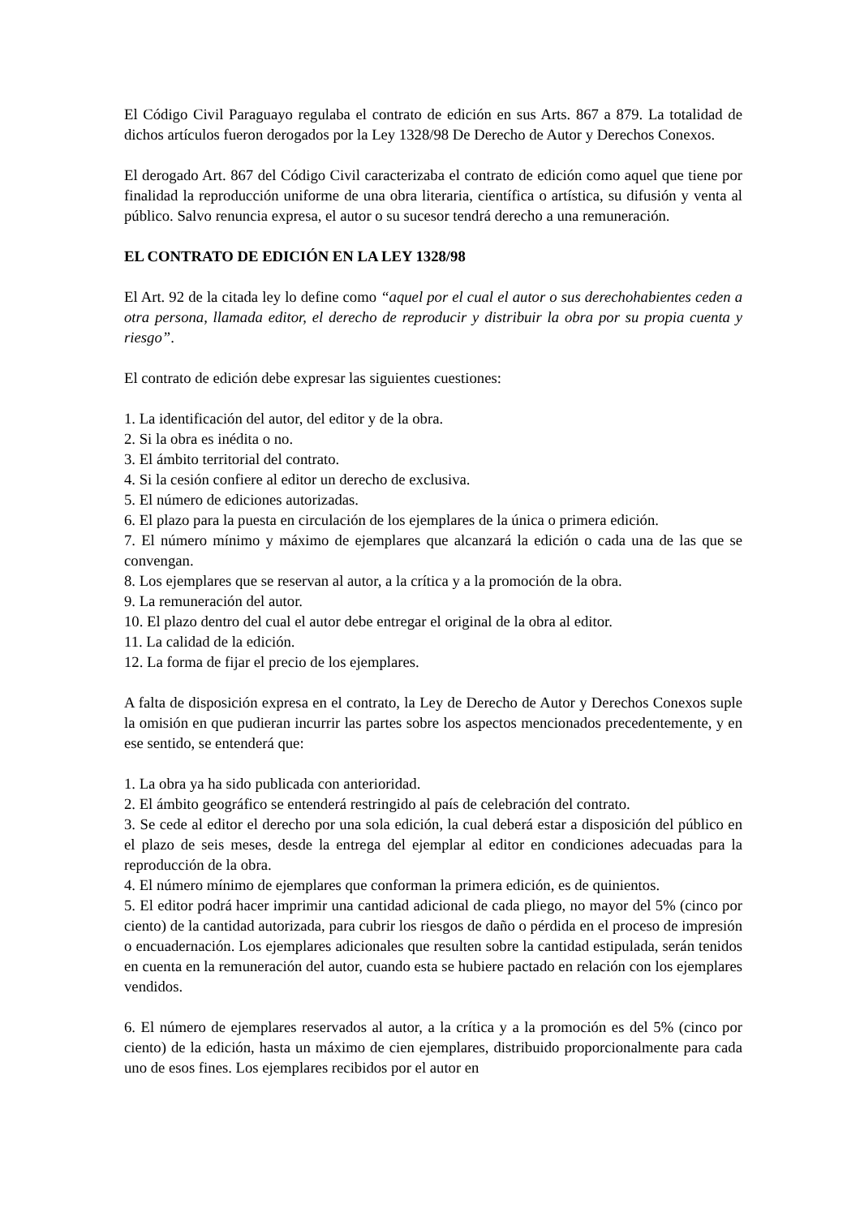El Código Civil Paraguayo regulaba el contrato de edición en sus Arts. 867 a 879. La totalidad de dichos artículos fueron derogados por la Ley 1328/98 De Derecho de Autor y Derechos Conexos.
El derogado Art. 867 del Código Civil caracterizaba el contrato de edición como aquel que tiene por finalidad la reproducción uniforme de una obra literaria, científica o artística, su difusión y venta al público. Salvo renuncia expresa, el autor o su sucesor tendrá derecho a una remuneración.
EL CONTRATO DE EDICIÓN EN LA LEY 1328/98
El Art. 92 de la citada ley lo define como “aquel por el cual el autor o sus derechohabientes ceden a otra persona, llamada editor, el derecho de reproducir y distribuir la obra por su propia cuenta y riesgo”.
El contrato de edición debe expresar las siguientes cuestiones:
1. La identificación del autor, del editor y de la obra.
2. Si la obra es inédita o no.
3. El ámbito territorial del contrato.
4. Si la cesión confiere al editor un derecho de exclusiva.
5. El número de ediciones autorizadas.
6. El plazo para la puesta en circulación de los ejemplares de la única o primera edición.
7. El número mínimo y máximo de ejemplares que alcanzará la edición o cada una de las que se convengan.
8. Los ejemplares que se reservan al autor, a la crítica y a la promoción de la obra.
9. La remuneración del autor.
10. El plazo dentro del cual el autor debe entregar el original de la obra al editor.
11. La calidad de la edición.
12. La forma de fijar el precio de los ejemplares.
A falta de disposición expresa en el contrato, la Ley de Derecho de Autor y Derechos Conexos suple la omisión en que pudieran incurrir las partes sobre los aspectos mencionados precedentemente, y en ese sentido, se entenderá que:
1. La obra ya ha sido publicada con anterioridad.
2. El ámbito geográfico se entenderá restringido al país de celebración del contrato.
3. Se cede al editor el derecho por una sola edición, la cual deberá estar a disposición del público en el plazo de seis meses, desde la entrega del ejemplar al editor en condiciones adecuadas para la reproducción de la obra.
4. El número mínimo de ejemplares que conforman la primera edición, es de quinientos.
5. El editor podrá hacer imprimir una cantidad adicional de cada pliego, no mayor del 5% (cinco por ciento) de la cantidad autorizada, para cubrir los riesgos de daño o pérdida en el proceso de impresión o encuadernación. Los ejemplares adicionales que resulten sobre la cantidad estipulada, serán tenidos en cuenta en la remuneración del autor, cuando esta se hubiere pactado en relación con los ejemplares vendidos.
6. El número de ejemplares reservados al autor, a la crítica y a la promoción es del 5% (cinco por ciento) de la edición, hasta un máximo de cien ejemplares, distribuido proporcionalmente para cada uno de esos fines. Los ejemplares recibidos por el autor en